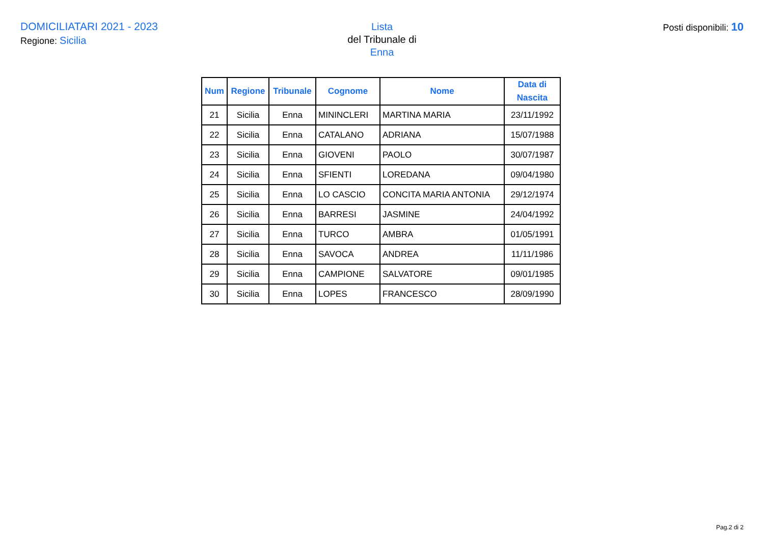DOMICILIATARI 2021 - 2023
Regione: Sicilia
Lista
del Tribunale di
Enna
Posti disponibili: 10
| Num | Regione | Tribunale | Cognome | Nome | Data di Nascita |
| --- | --- | --- | --- | --- | --- |
| 21 | Sicilia | Enna | MININCLERI | MARTINA MARIA | 23/11/1992 |
| 22 | Sicilia | Enna | CATALANO | ADRIANA | 15/07/1988 |
| 23 | Sicilia | Enna | GIOVENI | PAOLO | 30/07/1987 |
| 24 | Sicilia | Enna | SFIENTI | LOREDANA | 09/04/1980 |
| 25 | Sicilia | Enna | LO CASCIO | CONCITA MARIA ANTONIA | 29/12/1974 |
| 26 | Sicilia | Enna | BARRESI | JASMINE | 24/04/1992 |
| 27 | Sicilia | Enna | TURCO | AMBRA | 01/05/1991 |
| 28 | Sicilia | Enna | SAVOCA | ANDREA | 11/11/1986 |
| 29 | Sicilia | Enna | CAMPIONE | SALVATORE | 09/01/1985 |
| 30 | Sicilia | Enna | LOPES | FRANCESCO | 28/09/1990 |
Pag.2 di 2